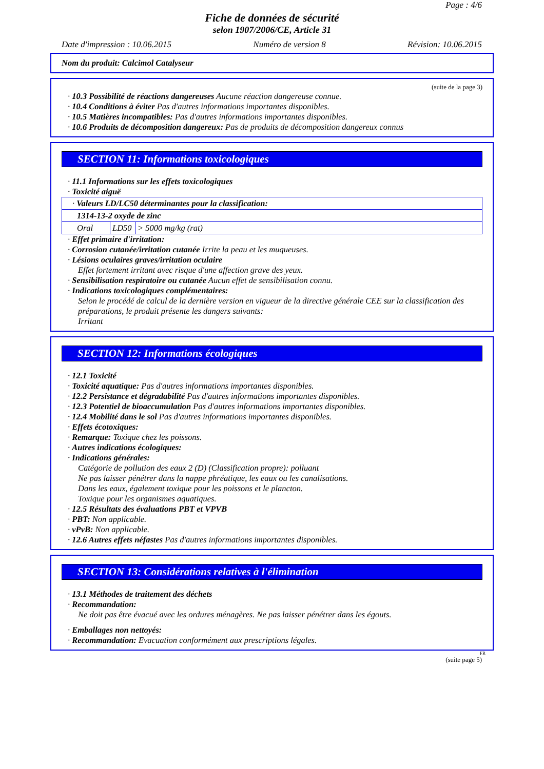Page : 4/6
Fiche de données de sécurité
selon 1907/2006/CE, Article 31
Date d'impression : 10.06.2015 Numéro de version 8 Révision: 10.06.2015
Nom du produit: Calcimol Catalyseur
(suite de la page 3)
· 10.3 Possibilité de réactions dangereuses Aucune réaction dangereuse connue.
· 10.4 Conditions à éviter Pas d'autres informations importantes disponibles.
· 10.5 Matières incompatibles: Pas d'autres informations importantes disponibles.
· 10.6 Produits de décomposition dangereux: Pas de produits de décomposition dangereux connus
SECTION 11: Informations toxicologiques
· 11.1 Informations sur les effets toxicologiques
· Toxicité aiguë
| · Valeurs LD/LC50 déterminantes pour la classification: | | |
| 1314-13-2 oxyde de zinc | | |
| Oral | LD50 | > 5000 mg/kg (rat) |
· Effet primaire d'irritation:
· Corrosion cutanée/irritation cutanée Irrite la peau et les muqueuses.
· Lésions oculaires graves/irritation oculaire
Effet fortement irritant avec risque d'une affection grave des yeux.
· Sensibilisation respiratoire ou cutanée Aucun effet de sensibilisation connu.
· Indications toxicologiques complémentaires:
Selon le procédé de calcul de la dernière version en vigueur de la directive générale CEE sur la classification des préparations, le produit présente les dangers suivants:
Irritant
SECTION 12: Informations écologiques
· 12.1 Toxicité
· Toxicité aquatique: Pas d'autres informations importantes disponibles.
· 12.2 Persistance et dégradabilité Pas d'autres informations importantes disponibles.
· 12.3 Potentiel de bioaccumulation Pas d'autres informations importantes disponibles.
· 12.4 Mobilité dans le sol Pas d'autres informations importantes disponibles.
· Effets écotoxiques:
· Remarque: Toxique chez les poissons.
· Autres indications écologiques:
· Indications générales:
Catégorie de pollution des eaux 2 (D) (Classification propre): polluant
Ne pas laisser pénétrer dans la nappe phréatique, les eaux ou les canalisations.
Dans les eaux, également toxique pour les poissons et le plancton.
Toxique pour les organismes aquatiques.
· 12.5 Résultats des évaluations PBT et VPVB
· PBT: Non applicable.
· vPvB: Non applicable.
· 12.6 Autres effets néfastes Pas d'autres informations importantes disponibles.
SECTION 13: Considérations relatives à l'élimination
· 13.1 Méthodes de traitement des déchets
· Recommandation:
Ne doit pas être évacué avec les ordures ménagères. Ne pas laisser pénétrer dans les égouts.
· Emballages non nettoyés:
· Recommandation: Evacuation conformément aux prescriptions légales.
FR
(suite page 5)